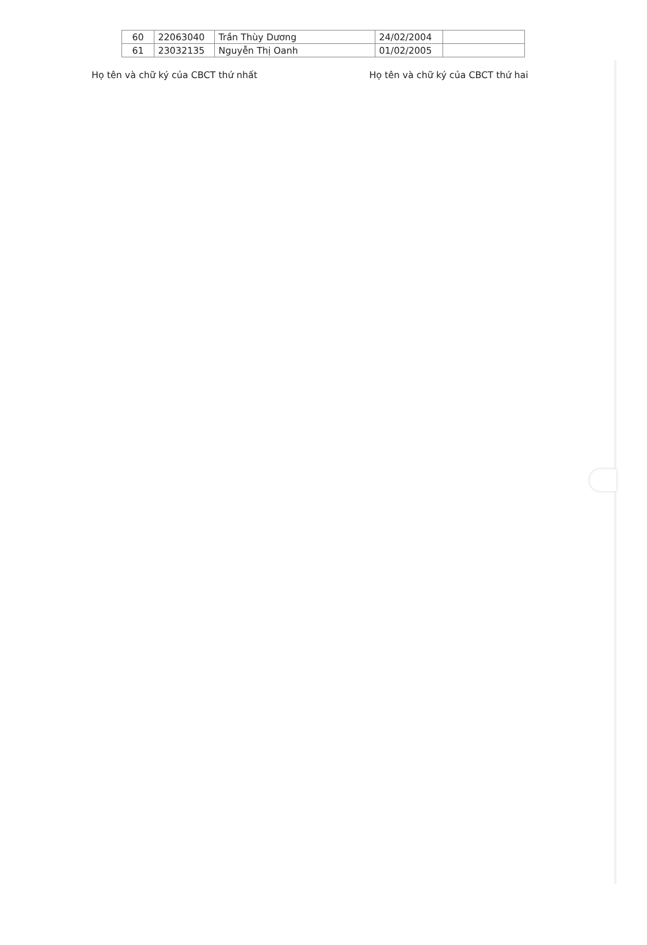| 60 | 22063040 | Trần Thùy Dương | 24/02/2004 | |
| 61 | 23032135 | Nguyễn Thị Oanh | 01/02/2005 | |
Họ tên và chữ ký của CBCT thứ nhất Họ tên và chữ ký của CBCT thứ hai